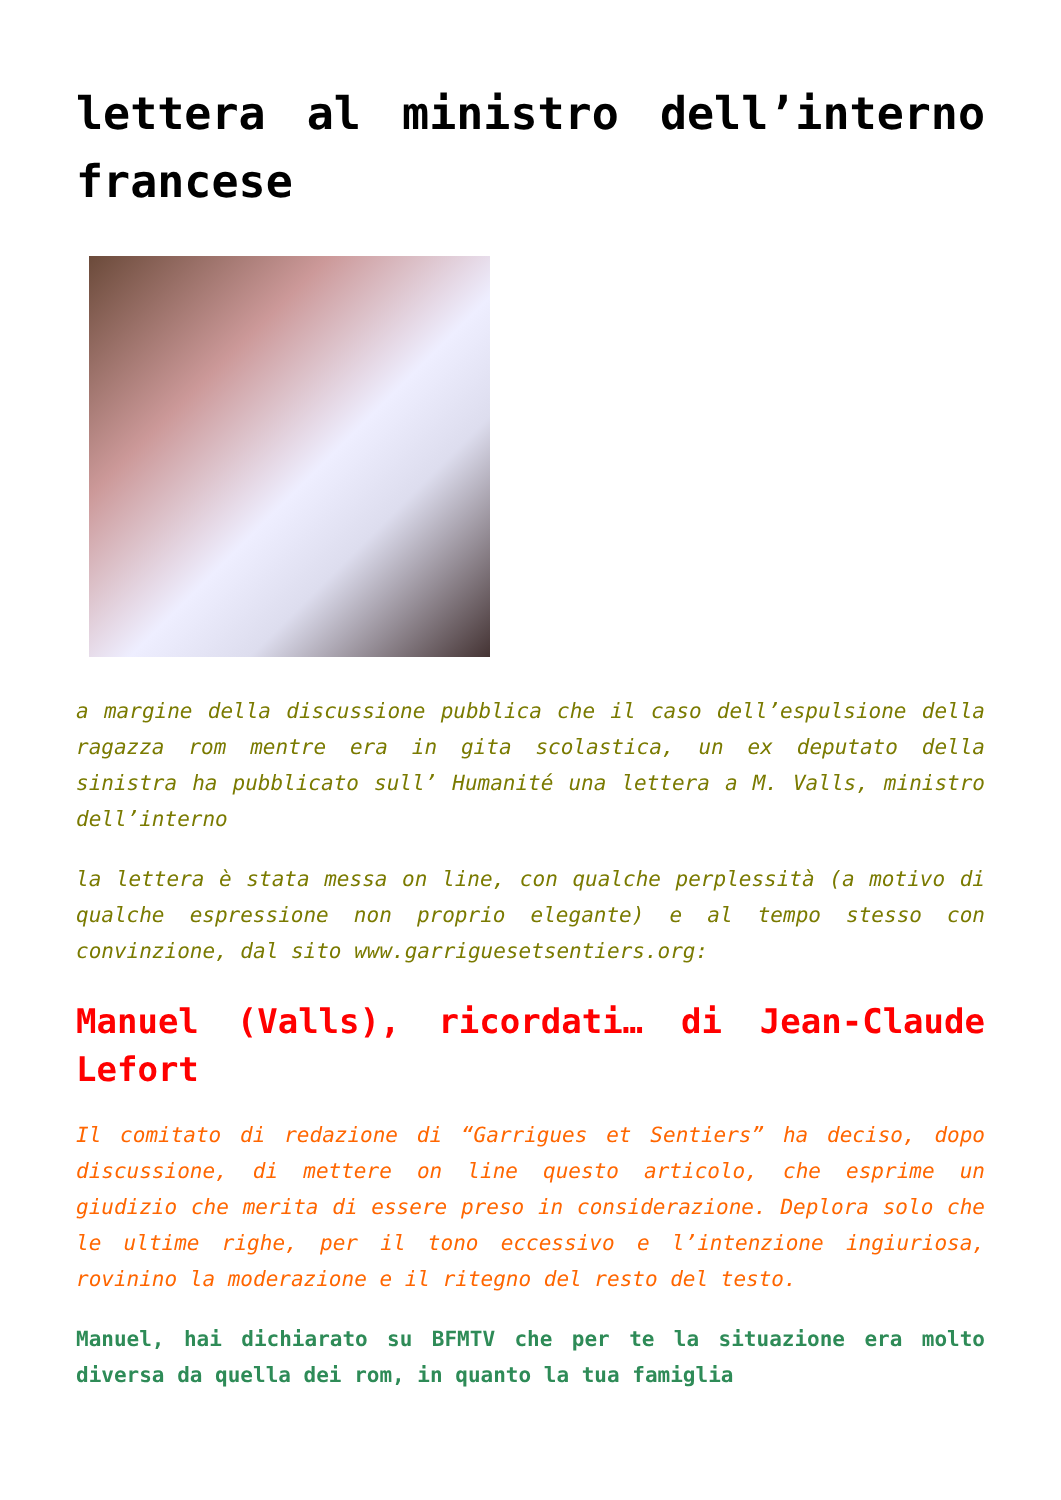lettera al ministro dell’interno francese
a margine della discussione pubblica che il caso dell’espulsione della ragazza rom mentre era in gita scolastica, un ex deputato della sinistra ha pubblicato sull’ Humanité una lettera a M. Valls, ministro dell’interno
la lettera è stata messa on line, con qualche perplessità (a motivo di qualche espressione non proprio elegante) e al tempo stesso con convinzione, dal sito www.garriguesetsentiers.org:
Manuel (Valls), ricordati… di Jean-Claude Lefort
Il comitato di redazione di “Garrigues et Sentiers” ha deciso, dopo discussione, di mettere on line questo articolo, che esprime un giudizio che merita di essere preso in considerazione. Deplora solo che le ultime righe, per il tono eccessivo e l’intenzione ingiuriosa, rovinino la moderazione e il ritegno del resto del testo.
Manuel, hai dichiarato su BFMTV che per te la situazione era molto diversa da quella dei rom, in quanto la tua famiglia